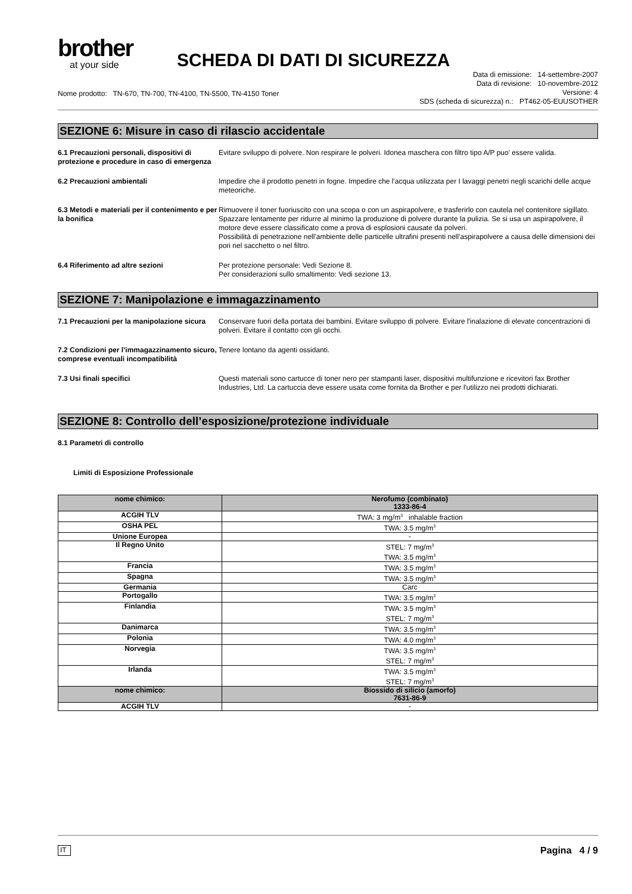brother
at your side
SCHEDA DI DATI DI SICUREZZA
Nome prodotto: TN-670, TN-700, TN-4100, TN-5500, TN-4150 Toner
Data di emissione: 14-settembre-2007
Data di revisione: 10-novembre-2012
Versione: 4
SDS (scheda di sicurezza) n.: PT462-05-EUUSOTHER
SEZIONE 6: Misure in caso di rilascio accidentale
6.1 Precauzioni personali, dispositivi di protezione e procedure in caso di emergenza
Evitare sviluppo di polvere. Non respirare le polveri. Idonea maschera con filtro tipo A/P puo' essere valida.
6.2 Precauzioni ambientali Impedire che il prodotto penetri in fogne. Impedire che l'acqua utilizzata per I lavaggi penetri negli scarichi delle acque meteoriche.
6.3 Metodi e materiali per il contenimento e per la bonifica
Rimuovere il toner fuoriuscito con una scopa o con un aspirapolvere, e trasferirlo con cautela nel contenitore sigillato. Spazzare lentamente per ridurre al minimo la produzione di polvere durante la pulizia. Se si usa un aspirapolvere, il motore deve essere classificato come a prova di esplosioni causate da polveri.
Possibilità di penetrazione nell'ambiente delle particelle ultrafini presenti nell'aspirapolvere a causa delle dimensioni dei pori nel sacchetto o nel filtro.
6.4 Riferimento ad altre sezioni Per protezione personale: Vedi Sezione 8.
Per considerazioni sullo smaltimento: Vedi sezione 13.
SEZIONE 7: Manipolazione e immagazzinamento
7.1 Precauzioni per la manipolazione sicura
Conservare fuori della portata dei bambini. Evitare sviluppo di polvere. Evitare l'inalazione di elevate concentrazioni di polveri. Evitare il contatto con gli occhi.
7.2 Condizioni per l’immagazzinamento sicuro, comprese eventuali incompatibilità
Tenere lontano da agenti ossidanti.
7.3 Usi finali specifici Questi materiali sono cartucce di toner nero per stampanti laser, dispositivi multifunzione e ricevitori fax Brother Industries, Ltd. La cartuccia deve essere usata come fornita da Brother e per l'utilizzo nei prodotti dichiarati.
SEZIONE 8: Controllo dell’esposizione/protezione individuale
8.1 Parametri di controllo
Limiti di Esposizione Professionale
| nome chimico: | Nerofumo (combinato) 1333-86-4 |
| --- | --- |
| ACGIH TLV | TWA: 3 mg/m<sup>3</sup> inhalable fraction |
| OSHA PEL | TWA: 3.5 mg/m<sup>3</sup> |
| Unione Europea | - |
| Il Regno Unito | STEL: 7 mg/m<sup>3</sup> TWA: 3.5 mg/m<sup>3</sup> |
| Francia | TWA: 3.5 mg/m<sup>3</sup> |
| Spagna | TWA: 3.5 mg/m<sup>3</sup> |
| Germania | Carc |
| Portogallo | TWA: 3.5 mg/m<sup>3</sup> |
| Finlandia | TWA: 3.5 mg/m<sup>3</sup> STEL: 7 mg/m<sup>3</sup> |
| Danimarca | TWA: 3.5 mg/m<sup>3</sup> |
| Polonia | TWA: 4.0 mg/m<sup>3</sup> |
| Norvegia | TWA: 3.5 mg/m<sup>3</sup> STEL: 7 mg/m<sup>3</sup> |
| Irlanda | TWA: 3.5 mg/m<sup>3</sup> STEL: 7 mg/m<sup>3</sup> |
| nome chimico: | Biossido di silicio (amorfo) 7631-86-9 |
| ACGIH TLV | - |
IT Pagina 4 / 9